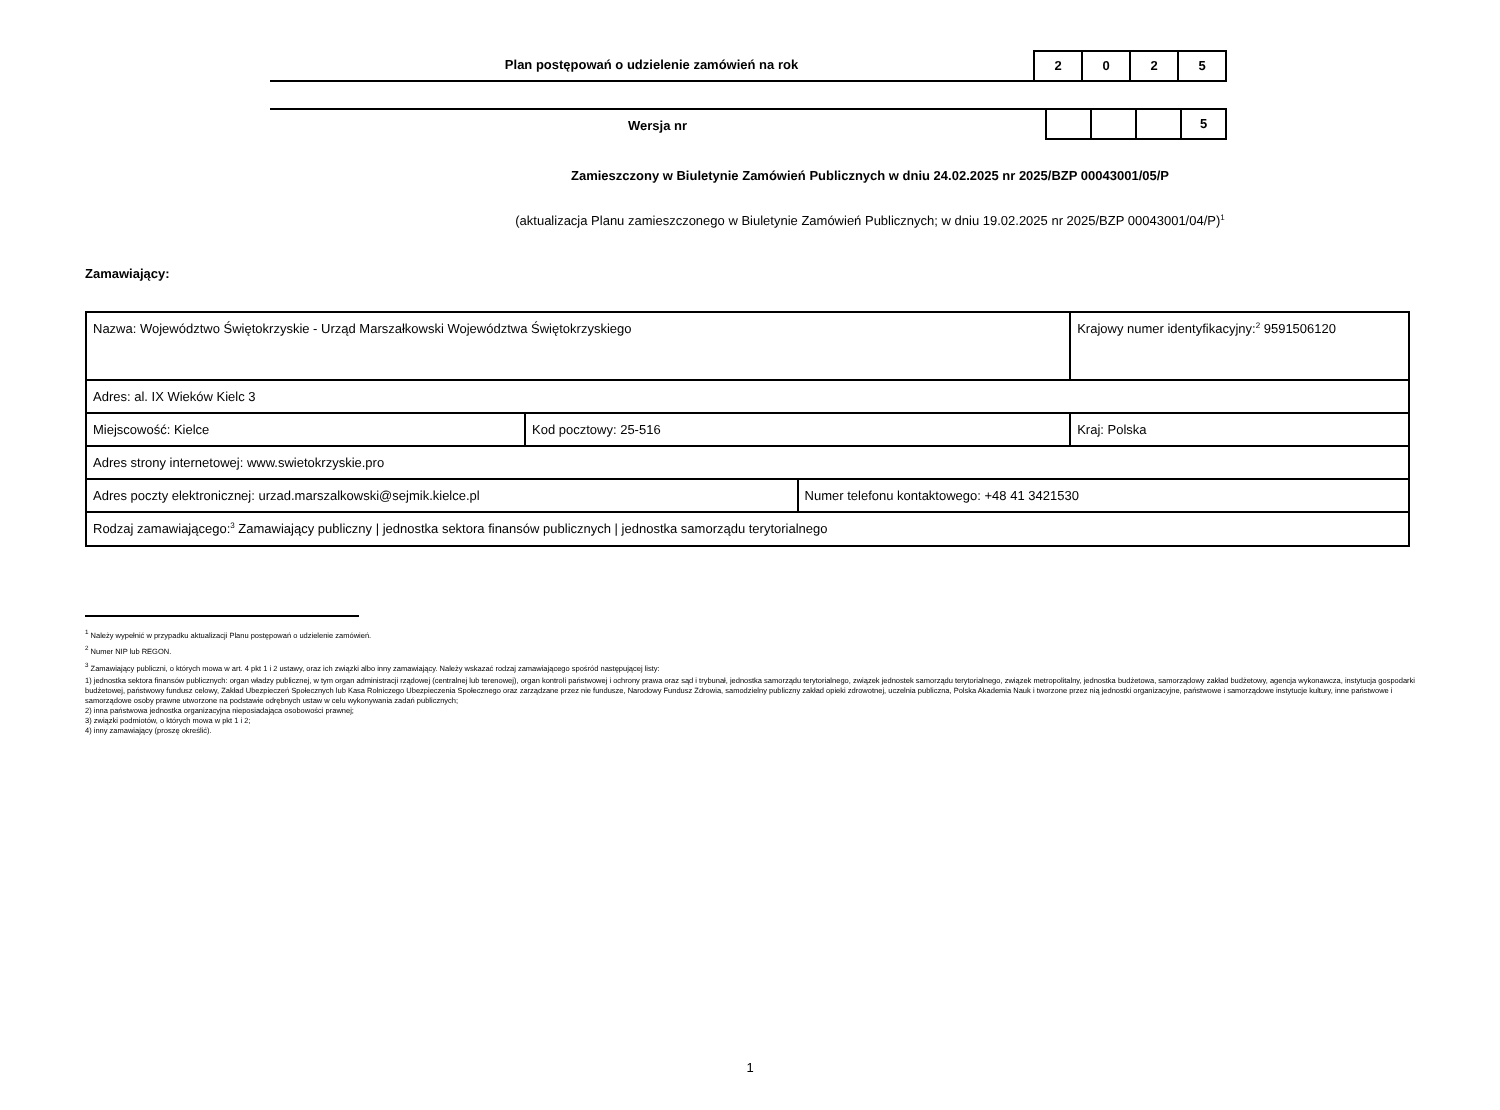Plan postępowań o udzielenie zamówień na rok
2 0 2 5
Wersja nr
5
Zamieszczony w Biuletynie Zamówień Publicznych w dniu 24.02.2025 nr 2025/BZP 00043001/05/P
(aktualizacja Planu zamieszczonego w Biuletynie Zamówień Publicznych; w dniu 19.02.2025 nr 2025/BZP 00043001/04/P)<sup>1</sup>
Zamawiający:
| Nazwa: Województwo Świętokrzyskie - Urząd Marszałkowski Województwa Świętokrzyskiego | | | Krajowy numer identyfikacyjny:<sup>2</sup> 9591506120 |
| Adres: al. IX Wieków Kielc 3 | | | |
| Miejscowość: Kielce | Kod pocztowy: 25-516 | | Kraj: Polska |
| Adres strony internetowej: www.swietokrzyskie.pro | | | |
| Adres poczty elektronicznej: urzad.marszalkowski@sejmik.kielce.pl | | Numer telefonu kontaktowego: +48 41 3421530 | |
| Rodzaj zamawiającego:<sup>3</sup> Zamawiający publiczny / jednostka sektora finansów publicznych / jednostka samorządu terytorialnego | | | |
<sup>1</sup> Należy wypełnić w przypadku aktualizacji Planu postępowań o udzielenie zamówień.
<sup>2</sup> Numer NIP lub REGON.
<sup>3</sup> Zamawiający publiczni, o których mowa w art. 4 pkt 1 i 2 ustawy, oraz ich związki albo inny zamawiający. Należy wskazać rodzaj zamawiającego spośród następującej listy:
1) jednostka sektora finansów publicznych: organ władzy publicznej, w tym organ administracji rządowej (centralnej lub terenowej), organ kontroli państwowej i ochrony prawa oraz sąd i trybunał, jednostka samorządu terytorialnego, związek jednostek samorządu terytorialnego, związek metropolitalny, jednostka budżetowa, samorządowy zakład budżetowy, agencja wykonawcza, instytucja gospodarki budżetowej, państwowy fundusz celowy, Zakład Ubezpieczeń Społecznych lub Kasa Rolniczego Ubezpieczenia Społecznego oraz zarządzane przez nie fundusze, Narodowy Fundusz Zdrowia, samodzielny publiczny zakład opieki zdrowotnej, uczelnia publiczna, Polska Akademia Nauk i tworzone przez nią jednostki organizacyjne, państwowe i samorządowe instytucje kultury, inne państwowe i samorządowe osoby prawne utworzone na podstawie odrębnych ustaw w celu wykonywania zadań publicznych;
2) inna państwowa jednostka organizacyjna nieposiadająca osobowości prawnej;
3) związki podmiotów, o których mowa w pkt 1 i 2;
4) inny zamawiający (proszę określić).
1